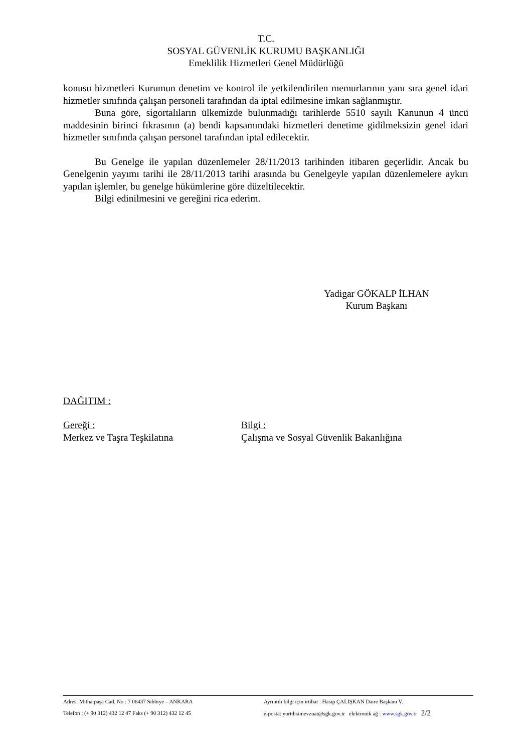T.C.
SOSYAL GÜVENLİK KURUMU BAŞKANLIĞI
Emeklilik Hizmetleri Genel Müdürlüğü
konusu hizmetleri Kurumun denetim ve kontrol ile yetkilendirilen memurlarının yanı sıra genel idari hizmetler sınıfında çalışan personeli tarafından da iptal edilmesine imkan sağlanmıştır.
Buna göre, sigortalıların ülkemizde bulunmadığı tarihlerde 5510 sayılı Kanunun 4 üncü maddesinin birinci fıkrasının (a) bendi kapsamındaki hizmetleri denetime gidilmeksizin genel idari hizmetler sınıfında çalışan personel tarafından iptal edilecektir.
Bu Genelge ile yapılan düzenlemeler 28/11/2013 tarihinden itibaren geçerlidir. Ancak bu Genelgenin yayımı tarihi ile 28/11/2013 tarihi arasında bu Genelgeyle yapılan düzenlemelere aykırı yapılan işlemler, bu genelge hükümlerine göre düzeltilecektir.
Bilgi edinilmesini ve gereğini rica ederim.
Yadigar GÖKALP İLHAN
Kurum Başkanı
DAĞITIM :
Gereği : Bilgi :
Merkez ve Taşra Teşkilatına Çalışma ve Sosyal Güvenlik Bakanlığına
Adres: Mithatpaşa Cad. No : 7 06437 Sıhhiye – ANKARA Ayrıntılı bilgi için irtibat : Hasip ÇALIŞKAN Daire Başkanı V.
Telefon : (+ 90 312) 432 12 47 Faks (+ 90 312) 432 12 45 e-posta: yurtdisimevzuat@sgk.gov.tr elektronik ağ : www.sgk.gov.tr 2/2